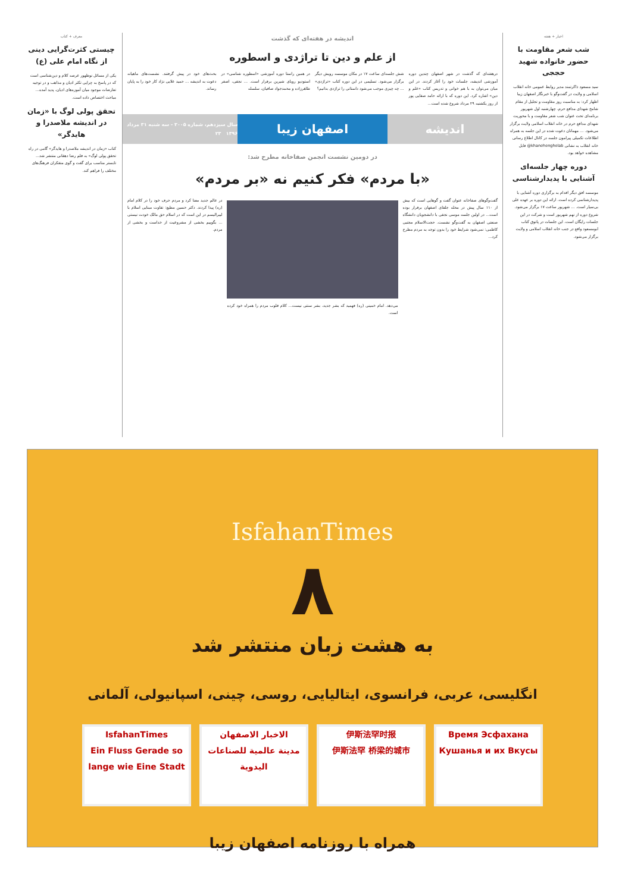اخبار + هفته
شب شعر مقاومت با حضور خانواده شهید حججی
سید مسعود ذاکرتمند مدیر روابط عمومی خانه انقلاب اسلامی و ولایت در گفت‌وگو با خبرنگار اصفهان زیبا اظهار کرد: به مناسبت روز مقاومت و تجلیل از مقام شامخ شهدای مدافع حرم، چهارشنبه اول شهریور برنامه‌ای تحت عنوان شب شعر مقاومت و با محوریت شهدای مدافع حرم در خانه انقلاب اسلامی ولایت برگزار می‌شود. ... مهمانان دعوت شده در این جلسه به همراه اطلاعات تکمیلی پیرامون جلسه در کانال اطلاع رسانی خانه انقلاب به نشانی khanehenghelab@ قابل مشاهده خواهد بود.
دوره چهار جلسه‌ای آشنایی با پدیدارشناسی
موسسه افق دیگر اقدام به برگزاری دوره آشنایی با پدیدارشناسی کرده است. ارائه این دوره بر عهده علی بی‌سیار است. ... شهریور ساعت ۱۷ برگزار می‌شود. شروع دوره از نهم شهریور است و شرکت در این جلسات رایگان است. این جلسات در پاتوق کتاب ابومسعود واقع در جنب خانه انقلاب اسلامی و ولایت برگزار می‌شود.
اندیشه در هفته‌ای که گذشت
از علم و دین تا تراژدی و اسطوره
درهفته‌ای که گذشت در شهر اصفهان چندین دوره آموزشی اندیشه، جلسات خود را آغاز کردند. در این میان می‌توان به با هم خوانی و تدریس کتاب «علم و دین» اشاره کرد. این دوره که با ارائه حامد صفایی پور از روز یکشنبه ۲۹ مرداد شروع شده است...
شش جلسه‌ای ساعت ۱۷ در مکان موسسه رویش دیگر برگزار می‌شود. تسلیمی در این دوره کتاب «تراژدی» ... چه چیزی موجب می‌شود داستانی را تراژدی بدانیم؟
در همین راستا دوره آموزشی «اسطوره شناسی» در استودیو رویای شیرین برقرار است. ... نجفی، اصغر طاهرزاده و محمدجواد صافیان، سلسله
بحث‌های خود در پیش گرفتند. نشست‌های ماهیانه دعوت به اندیشه ... حمید علایی نژاد کار خود را به پایان رساند.
اندیشه اصفهان زیبا
سال سیزدهم، شماره ۳۰۰۵ - سه شنبه ۳۱ مرداد ۱۳۹۶ ۲۳
در دومین نشست انجمن صفاخانه مطرح شد:
«با مردم» فکر کنیم نه «بر مردم»
گفت‌وگوهای صفاخانه عنوان گفت و گوهایی است که بیش از ۱۱۰ سال پیش در محله جلفای اصفهان برقرار بوده است... در اولین جلسه موسی نجفی با دانشجویان دانشگاه صنعتی اصفهان به گفت‌وگو نشست. حجت‌الاسلام مجتبی کاظمی: نمی‌شود شرایط خود را بدون توجه به مردم مطرح کرد...
می‌دهد. امام خمینی (ره) فهمید که بشر جدید، بشر سنتی نیست... کلام قلوب مردم را همراه خود کرده است.
در عالم جدید معنا کرد و مردم حرف خود را در کلام امام (ره) پیدا کردند. دکتر حسین مطیع: تفاوت مبنایی اسلام با لیبرالیسم در این است که در اسلام حق مالک خودت نیستی ... بگوییم بخشی از مشروعیت از خداست و بخشی از مردم.
معرف + کتاب
چیستی کثرت‌گرایی دینی از نگاه امام علی (ع)
یکی از مسائل نوظهور عرصه کلام و دین‌شناسی است که در پاسخ به چرایی تکثر ادیان و مذاهب و در توجیه تعارضات موجود میان آموزه‌های ادیان، پدید آمده... مباحث اختصاص داده است.
تحقق پولی لوگ با «زمان در اندیشه ملاصدرا و هایدگر»
کتاب «زمان در اندیشه ملاصدرا و هایدگر» گامی در راه تحقق پولی لوگ» به قلم رضا دهقانی منتشر شد... تابستر مناسب برای گفت و گوی متفکران فرهنگ‌های مختلف را فراهم کند.
IsfahanTimes
۸
به هشت زبان منتشر شد
انگلیسی، عربی، فرانسوی، ایتالیایی، روسی، چینی، اسپانیولی، آلمانی
IsfahanTimes
Ein Fluss Gerade so lange wie Eine Stadt
الاخبار الاصفهان
مدينة عالمية للصناعات اليدوية
伊斯法罕时报
伊斯法罕 桥梁的城市
Время Эсфахана
Кушанья и их Вкусы
همراه با روزنامه اصفهان زیبا